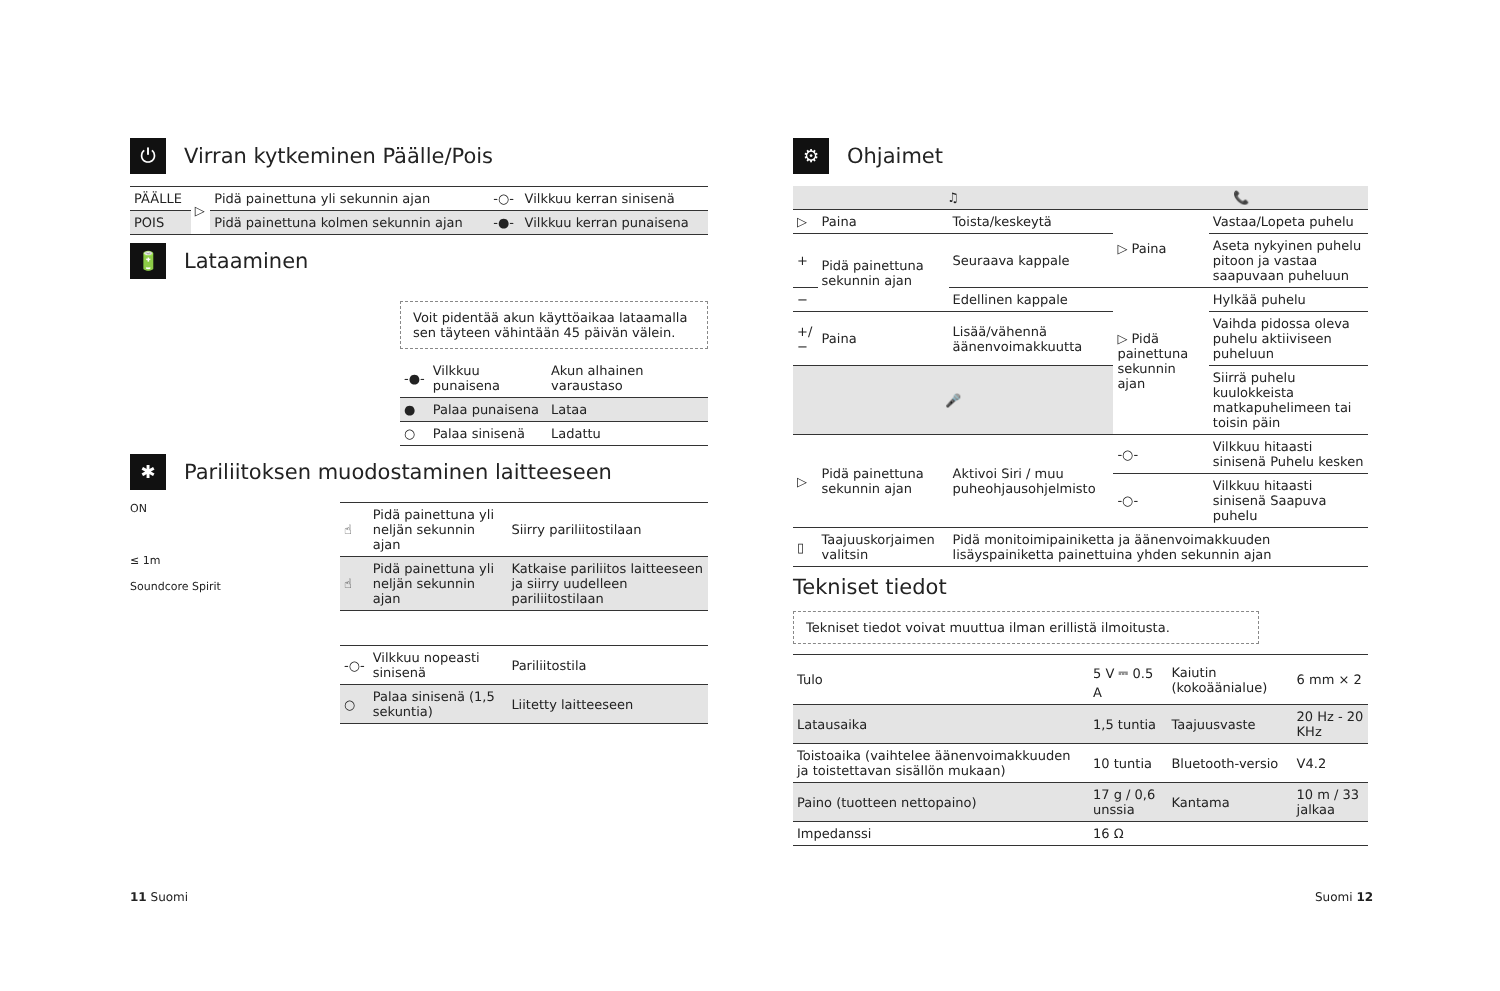⏻ Virran kytkeminen Päälle/Pois
| PÄÄLLE | ▷ | Pidä painettuna yli sekunnin ajan | -○- | Vilkkuu kerran sinisenä |
| POIS | | Pidä painettuna kolmen sekunnin ajan | -●- | Vilkkuu kerran punaisena |
🔋 Lataaminen
Voit pidentää akun käyttöaikaa lataamalla sen täyteen vähintään 45 päivän välein.
| -●- | Vilkkuu punaisena | Akun alhainen varaustaso |
| ● | Palaa punaisena | Lataa |
| ○ | Palaa sinisenä | Ladattu |
✱ Pariliitoksen muodostaminen laitteeseen
ON
≤ 1m
Soundcore Spirit
| ☝ | Pidä painettuna yli neljän sekunnin ajan | Siirry pariliitostilaan |
| ☝ | Pidä painettuna yli neljän sekunnin ajan | Katkaise pariliitos laitteeseen ja siirry uudelleen pariliitostilaan |
| -○- | Vilkkuu nopeasti sinisenä | Pariliitostila |
| ○ | Palaa sinisenä (1,5 sekuntia) | Liitetty laitteeseen |
⚙ Ohjaimet
| ♫ | | | 📞 | |
| --- | --- | --- | --- | --- |
| ▷ | Paina | Toista/keskeytä | ▷ Paina | Vastaa/Lopeta puhelu |
| + | Pidä painettuna sekunnin ajan | Seuraava kappale | | Aseta nykyinen puhelu pitoon ja vastaa saapuvaan puheluun |
| − | | Edellinen kappale | ▷ Pidä painettuna sekunnin ajan | Hylkää puhelu |
| +/− | Paina | Lisää/vähennä äänenvoimakkuutta | | Vaihda pidossa oleva puhelu aktiiviseen puheluun |
| 🎤 | | | | Siirrä puhelu kuulokkeista matkapuhelimeen tai toisin päin |
| ▷ | Pidä painettuna sekunnin ajan | Aktivoi Siri / muu puheohjausohjelmisto | -○- | Vilkkuu hitaasti sinisenä Puhelu kesken |
| | | | -○- | Vilkkuu hitaasti sinisenä Saapuva puhelu |
| ▯ | Taajuuskorjaimen valitsin | Pidä monitoimipainiketta ja äänenvoimakkuuden lisäyspainiketta painettuina yhden sekunnin ajan | | |
Tekniset tiedot
Tekniset tiedot voivat muuttua ilman erillistä ilmoitusta.
| Tulo | 5 V ⎓ 0.5 A | Kaiutin (kokoäänialue) | 6 mm × 2 |
| Latausaika | 1,5 tuntia | Taajuusvaste | 20 Hz - 20 KHz |
| Toistoaika (vaihtelee äänenvoimakkuuden ja toistettavan sisällön mukaan) | 10 tuntia | Bluetooth-versio | V4.2 |
| Paino (tuotteen nettopaino) | 17 g / 0,6 unssia | Kantama | 10 m / 33 jalkaa |
| Impedanssi | 16 Ω | | |
11 Suomi Suomi 12